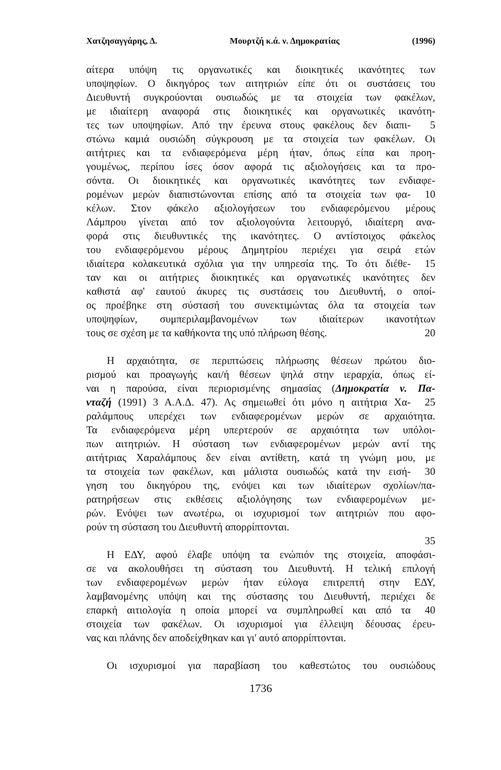Χατζησαγγάρης, Δ. Μουρτζή κ.ά. ν. Δημοκρατίας (1996)
αίτερα υπόψη τις οργανωτικές και διοικητικές ικανότητες των
υποψηφίων. Ο δικηγόρος των αιτητριών είπε ότι οι συστάσεις του
Διευθυντή συγκρούονται ουσιωδώς με τα στοιχεία των φακέλων,
με ιδιαίτερη αναφορά στις διοικητικές και οργανωτικές ικανότη-
τες των υποψηφίων. Από την έρευνα στους φακέλους δεν διαπι-
5
στώνω καμιά ουσιώδη σύγκρουση με τα στοιχεία των φακέλων. Οι
αιτήτριες και τα ενδιαφερόμενα μέρη ήταν, όπως είπα και προη-
γουμένως, περίπου ίσες όσον αφορά τις αξιολογήσεις και τα προ-
σόντα. Οι διοικητικές και οργανωτικές ικανότητες των ενδιαφε-
ρομένων μερών διαπιστώνονται επίσης από τα στοιχεία των φα-
10
κέλων. Στον φάκελο αξιολογήσεων του ενδιαφερόμενου μέρους
Λάμπρου γίνεται από τον αξιολογούντα λειτουργό, ιδιαίτερη ανα-
φορά στις διευθυντικές της ικανότητες. Ο αντίστοιχος φάκελος
του ενδιαφερόμενου μέρους Δημητρίου περιέχει για σειρά ετών
ιδιαίτερα κολακευτικά σχόλια για την υπηρεσία της. Το ότι διέθε-
15
ταν και οι αιτήτριες διοικητικές και οργανωτικές ικανότητες δεν
καθιστά αφ' εαυτού άκυρες τις συστάσεις του Διευθυντή, ο οποί-
ος προέβηκε στη σύστασή του συνεκτιμώντας όλα τα στοιχεία των
υποψηφίων, συμπεριλαμβανομένων των ιδιαίτερων ικανοτήτων
τους σε σχέση με τα καθήκοντα της υπό πλήρωση θέσης. 20
Η αρχαιότητα, σε περιπτώσεις πλήρωσης θέσεων πρώτου διο-
ρισμού και προαγωγής και/ή θέσεων ψηλά στην ιεραρχία, όπως εί-
ναι η παρούσα, είναι περιορισμένης σημασίας (Δημοκρατία ν. Πα-
νταζή (1991) 3 Α.Α.Δ. 47). Ας σημειωθεί ότι μόνο η αιτήτρια Χα-
25
ραλάμπους υπερέχει των ενδιαφερομένων μερών σε αρχαιότητα.
Τα ενδιαφερόμενα μέρη υπερτερούν σε αρχαιότητα των υπόλοι-
πων αιτητριών. Η σύσταση των ενδιαφερομένων μερών αντί της
αιτήτριας Χαραλάμπους δεν είναι αντίθετη, κατά τη γνώμη μου, με
τα στοιχεία των φακέλων, και μάλιστα ουσιωδώς κατά την εισή-
30
γηση του δικηγόρου της, ενόψει και των ιδιαίτερων σχολίων/πα-
ρατηρήσεων στις εκθέσεις αξιολόγησης των ενδιαφερομένων με-
ρών. Ενόψει των ανωτέρω, οι ισχυρισμοί των αιτητριών που αφο-
ρούν τη σύσταση του Διευθυντή απορρίπτονται.
35
Η ΕΔΥ, αφού έλαβε υπόψη τα ενώπιόν της στοιχεία, αποφάσι-
σε να ακολουθήσει τη σύσταση του Διευθυντή. Η τελική επιλογή
των ενδιαφερομένων μερών ήταν εύλογα επιτρεπτή στην ΕΔΥ,
λαμβανομένης υπόψη και της σύστασης του Διευθυντή, περιέχει δε
επαρκή αιτιολογία η οποία μπορεί να συμπληρωθεί και από τα
40
στοιχεία των φακέλων. Οι ισχυρισμοί για έλλειψη δέουσας έρευ-
νας και πλάνης δεν αποδείχθηκαν και γι' αυτό απορρίπτονται.
Οι ισχυρισμοί για παραβίαση του καθεστώτος του ουσιώδους
1736